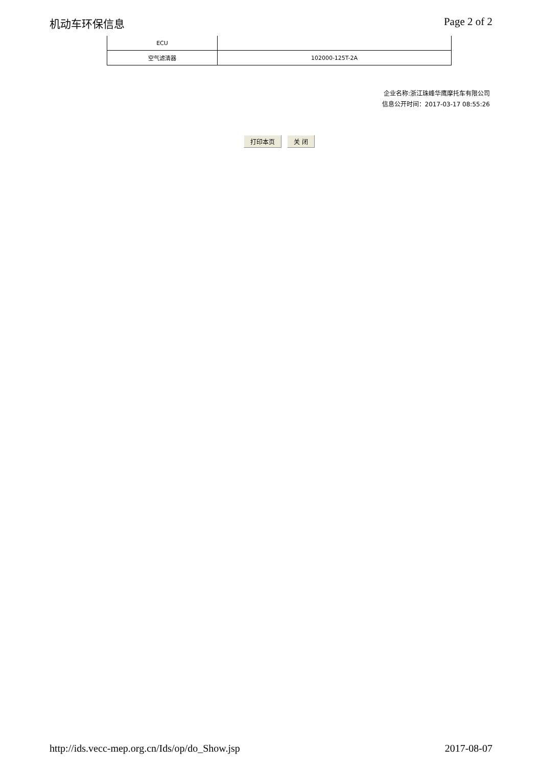机动车环保信息 Page 2 of 2
| ECU | |
| 空气滤清器 | 102000-125T-2A |
企业名称:浙江珠峰华鹰摩托车有限公司
信息公开时间：2017-03-17 08:55:26
打印本页 关 闭
http://ids.vecc-mep.org.cn/Ids/op/do_Show.jsp 2017-08-07